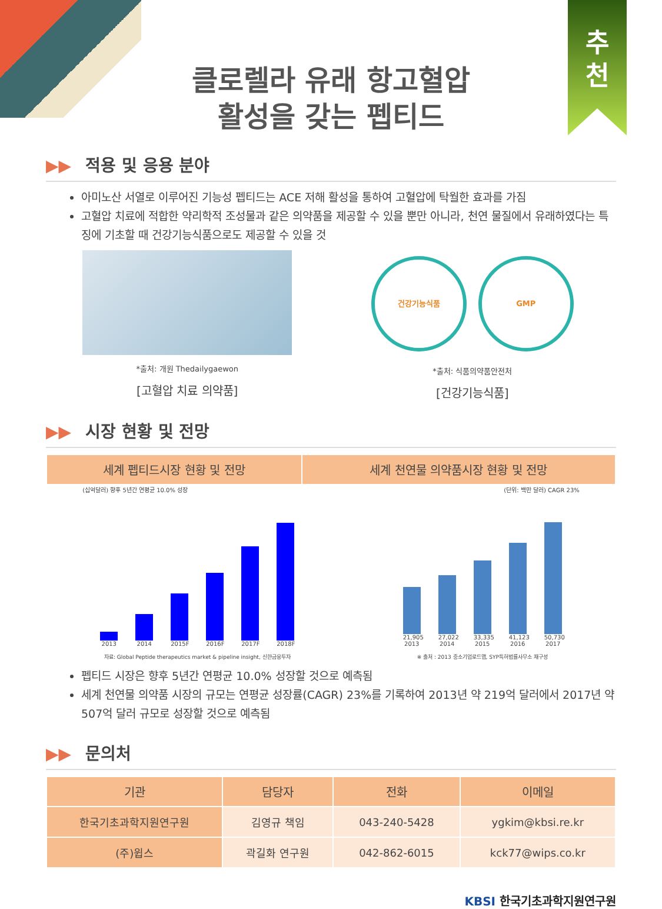추
천
클로렐라 유래 항고혈압
활성을 갖는 펩티드
▶▶ 적용 및 응용 분야
아미노산 서열로 이루어진 기능성 펩티드는 ACE 저해 활성을 통하여 고혈압에 탁월한 효과를 가짐
고혈압 치료에 적합한 약리학적 조성물과 같은 의약품을 제공할 수 있을 뿐만 아니라, 천연 물질에서 유래하였다는 특징에 기초할 때 건강기능식품으로도 제공할 수 있을 것
*출처: 개원 Thedailygaewon
[고혈압 치료 의약품]
건강기능식품 GMP
*출처: 식품의약품안전처
[건강기능식품]
▶▶ 시장 현황 및 전망
| 세계 펩티드시장 현황 및 전망 | 세계 천연물 의약품시장 현황 및 전망 |
| --- | --- |
(십억달러) 향후 5년간 연평균 10.0% 성장
2013
2014
2015F
2016F
2017F
2018F
자료: Global Peptide therapeutics market & pipeline insight, 신한금융투자
(단위: 백만 달러) CAGR 23%
21,905
2013
27,022
2014
33,335
2015
41,123
2016
50,730
2017
※ 출처 : 2013 중소기업로드맵, SYP특허법률사무소 재구성
펩티드 시장은 향후 5년간 연평균 10.0% 성장할 것으로 예측됨
세계 천연물 의약품 시장의 규모는 연평균 성장률(CAGR) 23%를 기록하여 2013년 약 219억 달러에서 2017년 약 507억 달러 규모로 성장할 것으로 예측됨
▶▶ 문의처
| 기관 | 담당자 | 전화 | 이메일 |
| --- | --- | --- | --- |
| 한국기초과학지원연구원 | 김영규 책임 | 043-240-5428 | ygkim@kbsi.re.kr |
| (주)윕스 | 곽길화 연구원 | 042-862-6015 | kck77@wips.co.kr |
KBSI 한국기초과학지원연구원